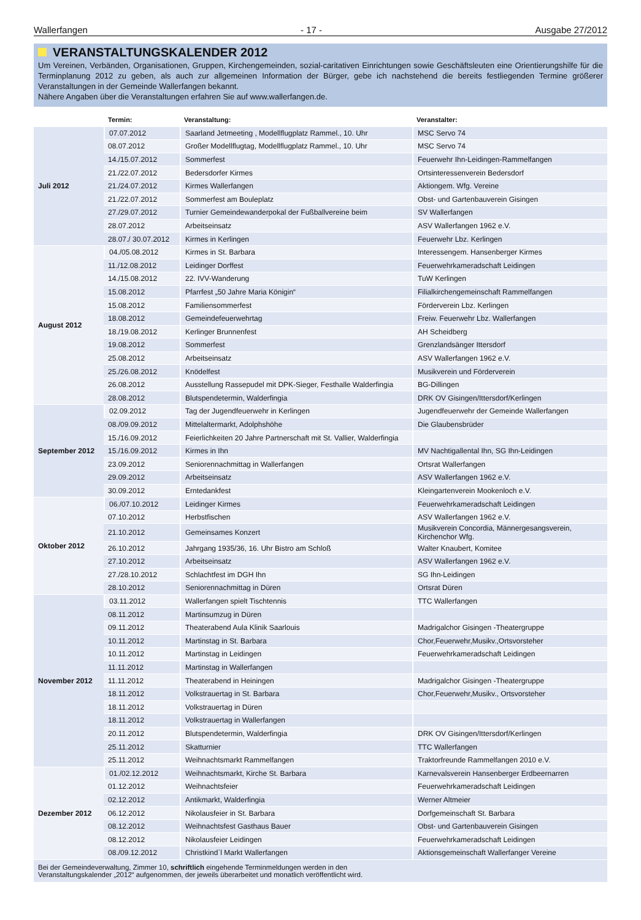Wallerfangen - 17 - Ausgabe 27/2012
VERANSTALTUNGSKALENDER 2012
Um Vereinen, Verbänden, Organisationen, Gruppen, Kirchengemeinden, sozial-caritativen Einrichtungen sowie Geschäftsleuten eine Orientierungshilfe für die Terminplanung 2012 zu geben, als auch zur allgemeinen Information der Bürger, gebe ich nachstehend die bereits festliegenden Termine größerer Veranstaltungen in der Gemeinde Wallerfangen bekannt.
Nähere Angaben über die Veranstaltungen erfahren Sie auf www.wallerfangen.de.
| | Termin: | Veranstaltung: | Veranstalter: |
| --- | --- | --- | --- |
| Juli 2012 | 07.07.2012 | Saarland Jetmeeting , Modellflugplatz Rammel., 10. Uhr | MSC Servo 74 |
| | 08.07.2012 | Großer Modellflugtag, Modellflugplatz Rammel., 10. Uhr | MSC Servo 74 |
| | 14./15.07.2012 | Sommerfest | Feuerwehr Ihn-Leidingen-Rammelfangen |
| | 21./22.07.2012 | Bedersdorfer Kirmes | Ortsinteressenverein Bedersdorf |
| | 21./24.07.2012 | Kirmes Wallerfangen | Aktiongem. Wfg. Vereine |
| | 21./22.07.2012 | Sommerfest am Bouleplatz | Obst- und Gartenbauverein Gisingen |
| | 27./29.07.2012 | Turnier Gemeindewanderpokal der Fußballvereine beim | SV Wallerfangen |
| | 28.07.2012 | Arbeitseinsatz | ASV Wallerfangen 1962 e.V. |
| | 28.07./ 30.07.2012 | Kirmes in Kerlingen | Feuerwehr Lbz. Kerlingen |
| August 2012 | 04./05.08.2012 | Kirmes in St. Barbara | Interessengem. Hansenberger Kirmes |
| | 11./12.08.2012 | Leidinger Dorffest | Feuerwehrkameradschaft Leidingen |
| | 14./15.08.2012 | 22. IVV-Wanderung | TuW Kerlingen |
| | 15.08.2012 | Pfarrfest „50 Jahre Maria Königin“ | Filialkirchengemeinschaft Rammelfangen |
| | 15.08.2012 | Familiensommerfest | Förderverein Lbz. Kerlingen |
| | 18.08.2012 | Gemeindefeuerwehrtag | Freiw. Feuerwehr Lbz. Wallerfangen |
| | 18./19.08.2012 | Kerlinger Brunnenfest | AH Scheidberg |
| | 19.08.2012 | Sommerfest | Grenzlandsänger Ittersdorf |
| | 25.08.2012 | Arbeitseinsatz | ASV Wallerfangen 1962 e.V. |
| | 25./26.08.2012 | Knödelfest | Musikverein und Förderverein |
| | 26.08.2012 | Ausstellung Rassepudel mit DPK-Sieger, Festhalle Walderfingia | BG-Dillingen |
| | 28.08.2012 | Blutspendetermin, Walderfingia | DRK OV Gisingen/Ittersdorf/Kerlingen |
| September 2012 | 02.09.2012 | Tag der Jugendfeuerwehr in Kerlingen | Jugendfeuerwehr der Gemeinde Wallerfangen |
| | 08./09.09.2012 | Mittelaltermarkt, Adolphshöhe | Die Glaubensbrüder |
| | 15./16.09.2012 | Feierlichkeiten 20 Jahre Partnerschaft mit St. Vallier, Walderfingia | |
| | 15./16.09.2012 | Kirmes in Ihn | MV Nachtigallental Ihn, SG Ihn-Leidingen |
| | 23.09.2012 | Seniorennachmittag in Wallerfangen | Ortsrat Wallerfangen |
| | 29.09.2012 | Arbeitseinsatz | ASV Wallerfangen 1962 e.V. |
| | 30.09.2012 | Erntedankfest | Kleingartenverein Mookenloch e.V. |
| Oktober 2012 | 06./07.10.2012 | Leidinger Kirmes | Feuerwehrkameradschaft Leidingen |
| | 07.10.2012 | Herbstfischen | ASV Wallerfangen 1962 e.V. |
| | 21.10.2012 | Gemeinsames Konzert | Musikverein Concordia, Männergesangsverein, Kirchenchor Wfg. |
| | 26.10.2012 | Jahrgang 1935/36, 16. Uhr Bistro am Schloß | Walter Knaubert, Komitee |
| | 27.10.2012 | Arbeitseinsatz | ASV Wallerfangen 1962 e.V. |
| | 27./28.10.2012 | Schlachtfest im DGH Ihn | SG Ihn-Leidingen |
| | 28.10.2012 | Seniorennachmittag in Düren | Ortsrat Düren |
| November 2012 | 03.11.2012 | Wallerfangen spielt Tischtennis | TTC Wallerfangen |
| | 08.11.2012 | Martinsumzug in Düren | |
| | 09.11.2012 | Theaterabend Aula Klinik Saarlouis | Madrigalchor Gisingen -Theatergruppe |
| | 10.11.2012 | Martinstag in St. Barbara | Chor,Feuerwehr,Musikv.,Ortsvorsteher |
| | 10.11.2012 | Martinstag in Leidingen | Feuerwehrkameradschaft Leidingen |
| | 11.11.2012 | Martinstag in Wallerfangen | |
| | 11.11.2012 | Theaterabend in Heiningen | Madrigalchor Gisingen -Theatergruppe |
| | 18.11.2012 | Volkstrauertag in St. Barbara | Chor,Feuerwehr,Musikv., Ortsvorsteher |
| | 18.11.2012 | Volkstrauertag in Düren | |
| | 18.11.2012 | Volkstrauertag in Wallerfangen | |
| | 20.11.2012 | Blutspendetermin, Walderfingia | DRK OV Gisingen/Ittersdorf/Kerlingen |
| | 25.11.2012 | Skatturnier | TTC Wallerfangen |
| | 25.11.2012 | Weihnachtsmarkt Rammelfangen | Traktorfreunde Rammelfangen 2010 e.V. |
| Dezember 2012 | 01./02.12.2012 | Weihnachtsmarkt, Kirche St. Barbara | Karnevalsverein Hansenberger Erdbeernarren |
| | 01.12.2012 | Weihnachtsfeier | Feuerwehrkameradschaft Leidingen |
| | 02.12.2012 | Antikmarkt, Walderfingia | Werner Altmeier |
| | 06.12.2012 | Nikolausfeier in St. Barbara | Dorfgemeinschaft St. Barbara |
| | 08.12.2012 | Weihnachtsfest Gasthaus Bauer | Obst- und Gartenbauverein Gisingen |
| | 08.12.2012 | Nikolausfeier Leidingen | Feuerwehrkameradschaft Leidingen |
| | 08./09.12.2012 | Christkind`l Markt Wallerfangen | Aktionsgemeinschaft Wallerfanger Vereine |
Bei der Gemeindeverwaltung, Zimmer 10, schriftlich eingehende Terminmeldungen werden in den
Veranstaltungskalender „2012“ aufgenommen, der jeweils überarbeitet und monatlich veröffentlicht wird.